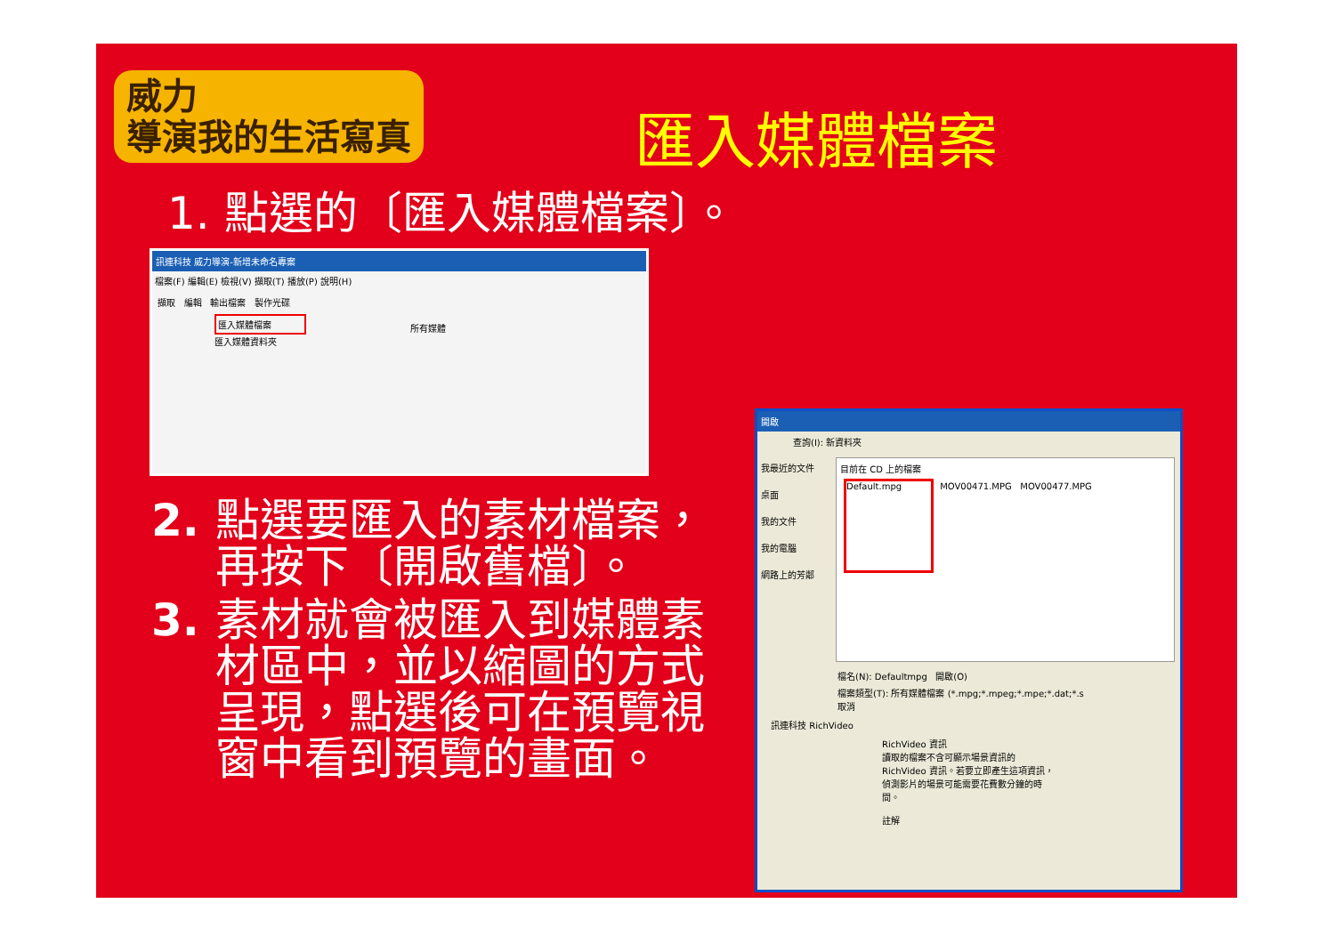威力
導演我的生活寫真
匯入媒體檔案
1. 點選的〔匯入媒體檔案〕。
訊連科技 威力導演-新增未命名專案
檔案(F) 編輯(E) 檢視(V) 擷取(T) 播放(P) 說明(H)
擷取 編輯 輸出檔案 製作光碟
匯入媒體檔案
匯入媒體資料夾
所有媒體
2. 點選要匯入的素材檔案，再按下〔開啟舊檔〕。
3. 素材就會被匯入到媒體素材區中，並以縮圖的方式呈現，點選後可在預覽視窗中看到預覽的畫面。
開啟
查詢(I): 新資料夾
我最近的文件
桌面
我的文件
我的電腦
網路上的芳鄰
目前在 CD 上的檔案
Default.mpg MOV00471.MPG MOV00477.MPG
檔名(N): Defaultmpg 開啟(O)
檔案類型(T): 所有媒體檔案 (*.mpg;*.mpeg;*.mpe;*.dat;*.s 取消
訊連科技 RichVideo
RichVideo 資訊
讀取的檔案不含可顯示場景資訊的 RichVideo 資訊。若要立即產生這項資訊，偵測影片的場景可能需要花費數分鐘的時間。
註解